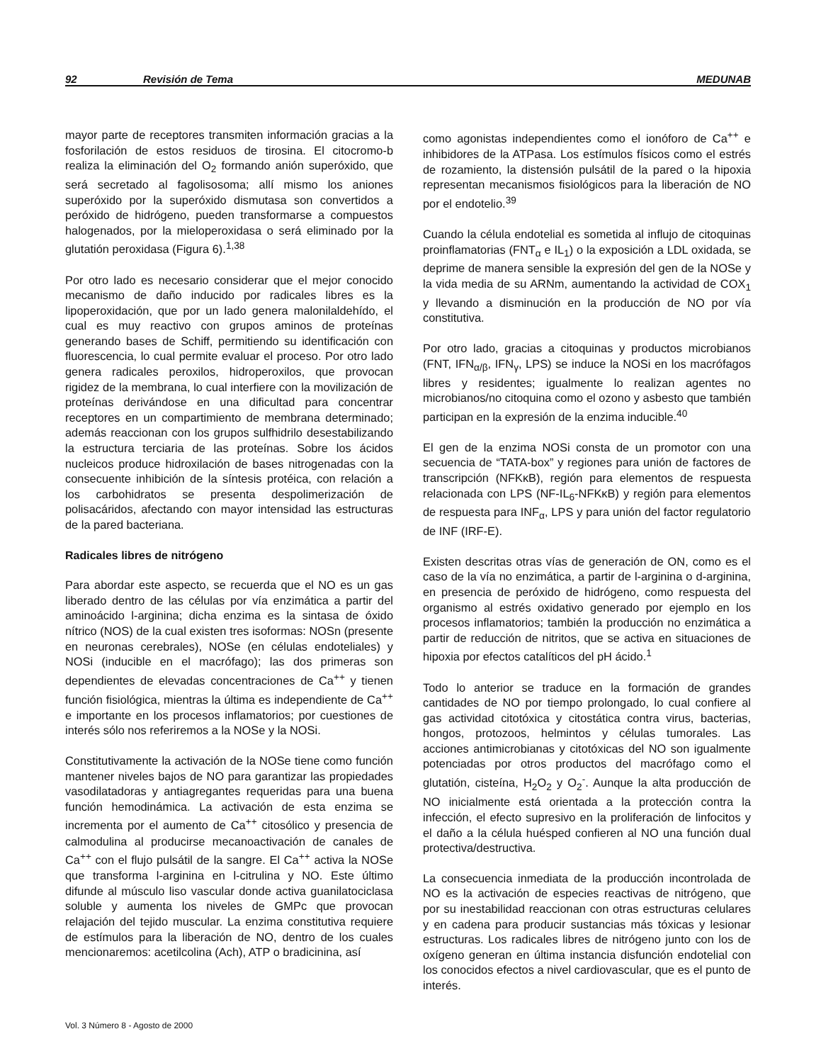92 Revisión de Tema MEDUNAB
mayor parte de receptores transmiten información gracias a la fosforilación de estos residuos de tirosina. El citocromo-b realiza la eliminación del O<sub>2</sub> formando anión superóxido, que será secretado al fagolisosoma; allí mismo los aniones superóxido por la superóxido dismutasa son convertidos a peróxido de hidrógeno, pueden transformarse a compuestos halogenados, por la mieloperoxidasa o será eliminado por la glutatión peroxidasa (Figura 6).<sup>1,38</sup>
Por otro lado es necesario considerar que el mejor conocido mecanismo de daño inducido por radicales libres es la lipoperoxidación, que por un lado genera malonilaldehído, el cual es muy reactivo con grupos aminos de proteínas generando bases de Schiff, permitiendo su identificación con fluorescencia, lo cual permite evaluar el proceso. Por otro lado genera radicales peroxilos, hidroperoxilos, que provocan rigidez de la membrana, lo cual interfiere con la movilización de proteínas derivándose en una dificultad para concentrar receptores en un compartimiento de membrana determinado; además reaccionan con los grupos sulfhidrilo desestabilizando la estructura terciaria de las proteínas. Sobre los ácidos nucleicos produce hidroxilación de bases nitrogenadas con la consecuente inhibición de la síntesis protéica, con relación a los carbohidratos se presenta despolimerización de polisacáridos, afectando con mayor intensidad las estructuras de la pared bacteriana.
Radicales libres de nitrógeno
Para abordar este aspecto, se recuerda que el NO es un gas liberado dentro de las células por vía enzimática a partir del aminoácido l-arginina; dicha enzima es la sintasa de óxido nítrico (NOS) de la cual existen tres isoformas: NOSn (presente en neuronas cerebrales), NOSe (en células endoteliales) y NOSi (inducible en el macrófago); las dos primeras son dependientes de elevadas concentraciones de Ca<sup>++</sup> y tienen función fisiológica, mientras la última es independiente de Ca<sup>++</sup> e importante en los procesos inflamatorios; por cuestiones de interés sólo nos referiremos a la NOSe y la NOSi.
Constitutivamente la activación de la NOSe tiene como función mantener niveles bajos de NO para garantizar las propiedades vasodilatadoras y antiagregantes requeridas para una buena función hemodinámica. La activación de esta enzima se incrementa por el aumento de Ca<sup>++</sup> citosólico y presencia de calmodulina al producirse mecanoactivación de canales de Ca<sup>++</sup> con el flujo pulsátil de la sangre. El Ca<sup>++</sup> activa la NOSe que transforma l-arginina en l-citrulina y NO. Este último difunde al músculo liso vascular donde activa guanilatociclasa soluble y aumenta los niveles de GMPc que provocan relajación del tejido muscular. La enzima constitutiva requiere de estímulos para la liberación de NO, dentro de los cuales mencionaremos: acetilcolina (Ach), ATP o bradicinina, así
como agonistas independientes como el ionóforo de Ca<sup>++</sup> e inhibidores de la ATPasa. Los estímulos físicos como el estrés de rozamiento, la distensión pulsátil de la pared o la hipoxia representan mecanismos fisiológicos para la liberación de NO por el endotelio.<sup>39</sup>
Cuando la célula endotelial es sometida al influjo de citoquinas proinflamatorias (FNT<sub>α</sub> e IL<sub>1</sub>) o la exposición a LDL oxidada, se deprime de manera sensible la expresión del gen de la NOSe y la vida media de su ARNm, aumentando la actividad de COX<sub>1</sub> y llevando a disminución en la producción de NO por vía constitutiva.
Por otro lado, gracias a citoquinas y productos microbianos (FNT, IFN<sub>α/β</sub>, IFN<sub>γ</sub>, LPS) se induce la NOSi en los macrófagos libres y residentes; igualmente lo realizan agentes no microbianos/no citoquina como el ozono y asbesto que también participan en la expresión de la enzima inducible.<sup>40</sup>
El gen de la enzima NOSi consta de un promotor con una secuencia de “TATA-box” y regiones para unión de factores de transcripción (NFKκB), región para elementos de respuesta relacionada con LPS (NF-IL<sub>6</sub>-NFKκB) y región para elementos de respuesta para INF<sub>α</sub>, LPS y para unión del factor regulatorio de INF (IRF-E).
Existen descritas otras vías de generación de ON, como es el caso de la vía no enzimática, a partir de l-arginina o d-arginina, en presencia de peróxido de hidrógeno, como respuesta del organismo al estrés oxidativo generado por ejemplo en los procesos inflamatorios; también la producción no enzimática a partir de reducción de nitritos, que se activa en situaciones de hipoxia por efectos catalíticos del pH ácido.<sup>1</sup>
Todo lo anterior se traduce en la formación de grandes cantidades de NO por tiempo prolongado, lo cual confiere al gas actividad citotóxica y citostática contra virus, bacterias, hongos, protozoos, helmintos y células tumorales. Las acciones antimicrobianas y citotóxicas del NO son igualmente potenciadas por otros productos del macrófago como el glutatión, cisteína, H<sub>2</sub>O<sub>2</sub> y O<sub>2</sub><sup>-</sup>. Aunque la alta producción de NO inicialmente está orientada a la protección contra la infección, el efecto supresivo en la proliferación de linfocitos y el daño a la célula huésped confieren al NO una función dual protectiva/destructiva.
La consecuencia inmediata de la producción incontrolada de NO es la activación de especies reactivas de nitrógeno, que por su inestabilidad reaccionan con otras estructuras celulares y en cadena para producir sustancias más tóxicas y lesionar estructuras. Los radicales libres de nitrógeno junto con los de oxígeno generan en última instancia disfunción endotelial con los conocidos efectos a nivel cardiovascular, que es el punto de interés.
Vol. 3 Número 8 - Agosto de 2000